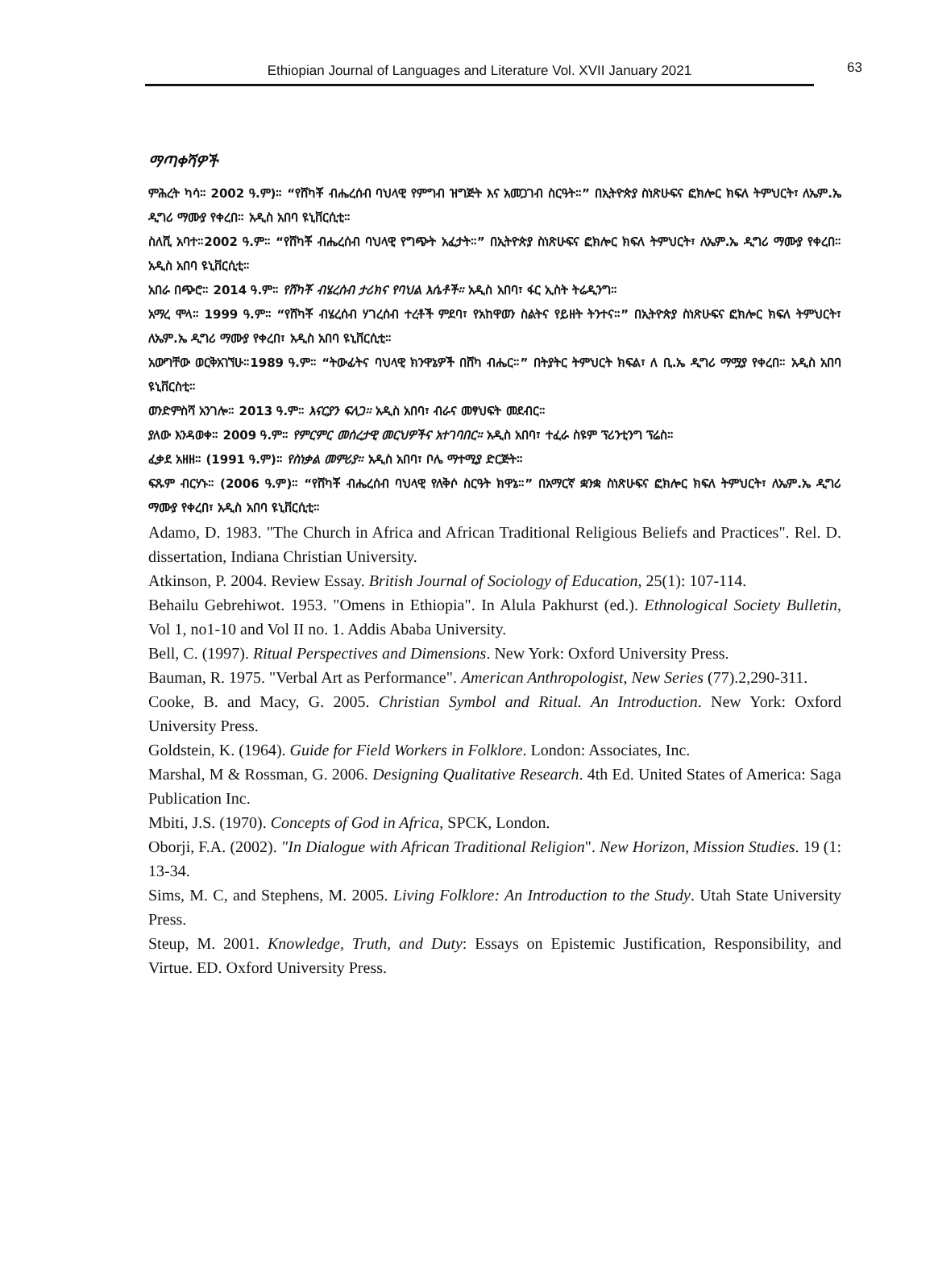Ethiopian Journal of Languages and Literature Vol. XVII January 2021 63
ማጣቀሻዎች
ምሕረት ካሳ። 2002 ዓ.ም)። “የሸካቾ ብሔረሰብ ባህላዊ የምግብ ዝግጅት እና አመጋገብ ስርዓት።” በኢትዮጵያ ስነጽሁፍና ፎክሎር ክፍለ ትምህርት፣ ለኤም.ኤ ዲግሪ ማሙያ የቀረበ። አዲስ አበባ ዩኒቨርሲቲ።
ስለሺ አባተ።2002 ዓ.ም። “የሸካቾ ብሔረሰብ ባህላዊ የግጭት አፈታት።” በኢትዮጵያ ስነጽሁፍና ፎክሎር ክፍለ ትምህርት፣ ለኤም.ኤ ዲግሪ ማሙያ የቀረበ። አዲስ አበባ ዩኒቨርሲቲ።
አበራ በጭሮ። 2014 ዓ.ም። የሸካቾ ብሄረሰብ ታሪክና የባህል እሴቶች። አዲስ አበባ፣ ፋር ኢስት ትሬዲንግ።
አማረ ሞላ። 1999 ዓ.ም። “የሸካቾ ብሄረሰብ ሃገረሰብ ተረቶች ምደባ፣ የአከዋወን ስልትና የይዘት ትንተና።” በኢትዮጵያ ስነጽሁፍና ፎክሎር ክፍለ ትምህርት፣ ለኤም.ኤ ዲግሪ ማሙያ የቀረበ፣ አዲስ አበባ ዩኒቨርሲቲ።
አውግቸው ወርቅአገኘሁ።1989 ዓ.ም። “ትውፊትና ባህላዊ ክንዋኔዎች በሸካ ብሔር።” በትያትር ትምህርት ክፍል፣ ለ ቢ.ኤ ዲግሪ ማሟያ የቀረበ። አዲስ አበባ ዩኒቨርስቲ።
ወንድምስሻ አንገሎ። 2013 ዓ.ም። እናርያን ፍለጋ። አዲስ አበባ፣ ብራና መፃህፍት መደብር።
ያለው እንዳወቀ። 2009 ዓ.ም። የምርምር መሰረታዊ መርህዎችና አተገባበር። አዲስ አበባ፣ ተፈራ ስዩም ፕሪንቲንግ ፕሬስ።
ፈቃደ አዘዘ። (1991 ዓ.ም)። የስነቃል መምሪያ። አዲስ አበባ፣ ቦሌ ማተሚያ ድርጅት።
ፍጹም ብርሃኑ። (2006 ዓ.ም)። “የሸካቾ ብሔረሰብ ባህላዊ የለቅሶ ስርዓት ክዋኔ።” በአማርኛ ቋንቋ ስነጽሁፍና ፎክሎር ክፍለ ትምህርት፣ ለኤም.ኤ ዲግሪ ማሙያ የቀረበ፣ አዲስ አበባ ዩኒቨርሲቲ።
Adamo, D. 1983. "The Church in Africa and African Traditional Religious Beliefs and Practices". Rel. D. dissertation, Indiana Christian University.
Atkinson, P. 2004. Review Essay. British Journal of Sociology of Education, 25(1): 107-114.
Behailu Gebrehiwot. 1953. "Omens in Ethiopia". In Alula Pakhurst (ed.). Ethnological Society Bulletin, Vol 1, no1-10 and Vol II no. 1. Addis Ababa University.
Bell, C. (1997). Ritual Perspectives and Dimensions. New York: Oxford University Press.
Bauman, R. 1975. "Verbal Art as Performance". American Anthropologist, New Series (77).2,290-311.
Cooke, B. and Macy, G. 2005. Christian Symbol and Ritual. An Introduction. New York: Oxford University Press.
Goldstein, K. (1964). Guide for Field Workers in Folklore. London: Associates, Inc.
Marshal, M & Rossman, G. 2006. Designing Qualitative Research. 4th Ed. United States of America: Saga Publication Inc.
Mbiti, J.S. (1970). Concepts of God in Africa, SPCK, London.
Oborji, F.A. (2002). "In Dialogue with African Traditional Religion". New Horizon, Mission Studies. 19 (1: 13-34.
Sims, M. C, and Stephens, M. 2005. Living Folklore: An Introduction to the Study. Utah State University Press.
Steup, M. 2001. Knowledge, Truth, and Duty: Essays on Epistemic Justification, Responsibility, and Virtue. ED. Oxford University Press.